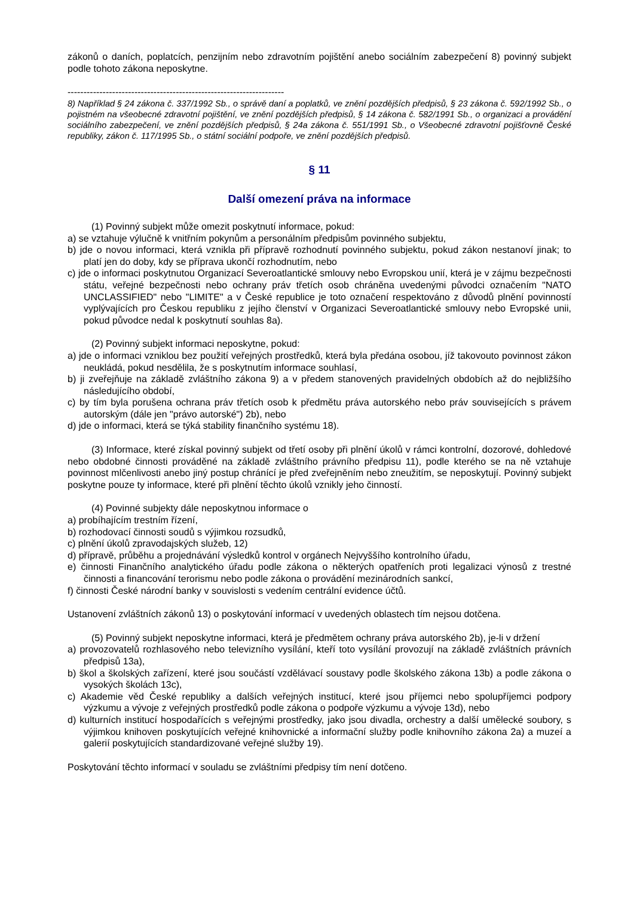zákonů o daních, poplatcích, penzijním nebo zdravotním pojištění anebo sociálním zabezpečení 8) povinný subjekt podle tohoto zákona neposkytne.
--------------------------------------------------------------------
8) Například § 24 zákona č. 337/1992 Sb., o správě daní a poplatků, ve znění pozdějších předpisů, § 23 zákona č. 592/1992 Sb., o pojistném na všeobecné zdravotní pojištění, ve znění pozdějších předpisů, § 14 zákona č. 582/1991 Sb., o organizaci a provádění sociálního zabezpečení, ve znění pozdějších předpisů, § 24a zákona č. 551/1991 Sb., o Všeobecné zdravotní pojišťovně České republiky, zákon č. 117/1995 Sb., o státní sociální podpoře, ve znění pozdějších předpisů.
§ 11
Další omezení práva na informace
(1) Povinný subjekt může omezit poskytnutí informace, pokud:
a) se vztahuje výlučně k vnitřním pokynům a personálním předpisům povinného subjektu,
b) jde o novou informaci, která vznikla při přípravě rozhodnutí povinného subjektu, pokud zákon nestanoví jinak; to platí jen do doby, kdy se příprava ukončí rozhodnutím, nebo
c) jde o informaci poskytnutou Organizací Severoatlantické smlouvy nebo Evropskou unií, která je v zájmu bezpečnosti státu, veřejné bezpečnosti nebo ochrany práv třetích osob chráněna uvedenými původci označením "NATO UNCLASSIFIED" nebo "LIMITE" a v České republice je toto označení respektováno z důvodů plnění povinností vyplývajících pro Českou republiku z jejího členství v Organizaci Severoatlantické smlouvy nebo Evropské unii, pokud původce nedal k poskytnutí souhlas 8a).
(2) Povinný subjekt informaci neposkytne, pokud:
a) jde o informaci vzniklou bez použití veřejných prostředků, která byla předána osobou, jíž takovouto povinnost zákon neukládá, pokud nesdělila, že s poskytnutím informace souhlasí,
b) ji zveřejňuje na základě zvláštního zákona 9) a v předem stanovených pravidelných obdobích až do nejbližšího následujícího období,
c) by tím byla porušena ochrana práv třetích osob k předmětu práva autorského nebo práv souvisejících s právem autorským (dále jen "právo autorské") 2b), nebo
d) jde o informaci, která se týká stability finančního systému 18).
(3) Informace, které získal povinný subjekt od třetí osoby při plnění úkolů v rámci kontrolní, dozorové, dohledové nebo obdobné činnosti prováděné na základě zvláštního právního předpisu 11), podle kterého se na ně vztahuje povinnost mlčenlivosti anebo jiný postup chránící je před zveřejněním nebo zneužitím, se neposkytují. Povinný subjekt poskytne pouze ty informace, které při plnění těchto úkolů vznikly jeho činností.
(4) Povinné subjekty dále neposkytnou informace o
a) probíhajícím trestním řízení,
b) rozhodovací činnosti soudů s výjimkou rozsudků,
c) plnění úkolů zpravodajských služeb, 12)
d) přípravě, průběhu a projednávání výsledků kontrol v orgánech Nejvyššího kontrolního úřadu,
e) činnosti Finančního analytického úřadu podle zákona o některých opatřeních proti legalizaci výnosů z trestné činnosti a financování terorismu nebo podle zákona o provádění mezinárodních sankcí,
f) činnosti České národní banky v souvislosti s vedením centrální evidence účtů.
Ustanovení zvláštních zákonů 13) o poskytování informací v uvedených oblastech tím nejsou dotčena.
(5) Povinný subjekt neposkytne informaci, která je předmětem ochrany práva autorského 2b), je-li v držení
a) provozovatelů rozhlasového nebo televizního vysílání, kteří toto vysílání provozují na základě zvláštních právních předpisů 13a),
b) škol a školských zařízení, které jsou součástí vzdělávací soustavy podle školského zákona 13b) a podle zákona o vysokých školách 13c),
c) Akademie věd České republiky a dalších veřejných institucí, které jsou příjemci nebo spolupříjemci podpory výzkumu a vývoje z veřejných prostředků podle zákona o podpoře výzkumu a vývoje 13d), nebo
d) kulturních institucí hospodařících s veřejnými prostředky, jako jsou divadla, orchestry a další umělecké soubory, s výjimkou knihoven poskytujících veřejné knihovnické a informační služby podle knihovního zákona 2a) a muzeí a galerií poskytujících standardizované veřejné služby 19).
Poskytování těchto informací v souladu se zvláštními předpisy tím není dotčeno.